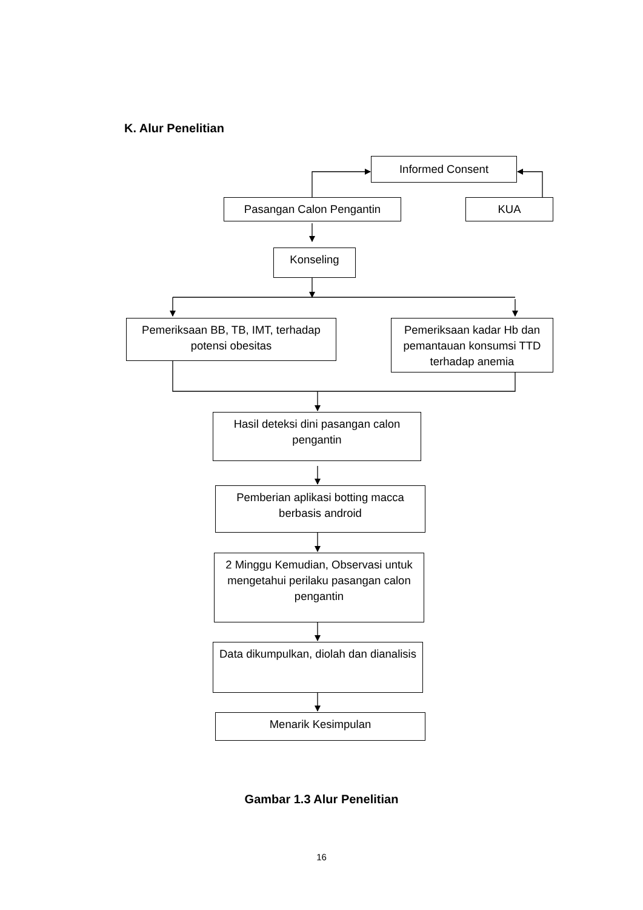K. Alur Penelitian
Informed Consent
Pasangan Calon Pengantin KUA
Konseling
Pemeriksaan BB, TB, IMT, terhadap potensi obesitas
Pemeriksaan kadar Hb dan pemantauan konsumsi TTD terhadap anemia
Hasil deteksi dini pasangan calon pengantin
Pemberian aplikasi botting macca berbasis android
2 Minggu Kemudian, Observasi untuk mengetahui perilaku pasangan calon pengantin
Data dikumpulkan, diolah dan dianalisis
Menarik Kesimpulan
Gambar 1.3 Alur Penelitian
16